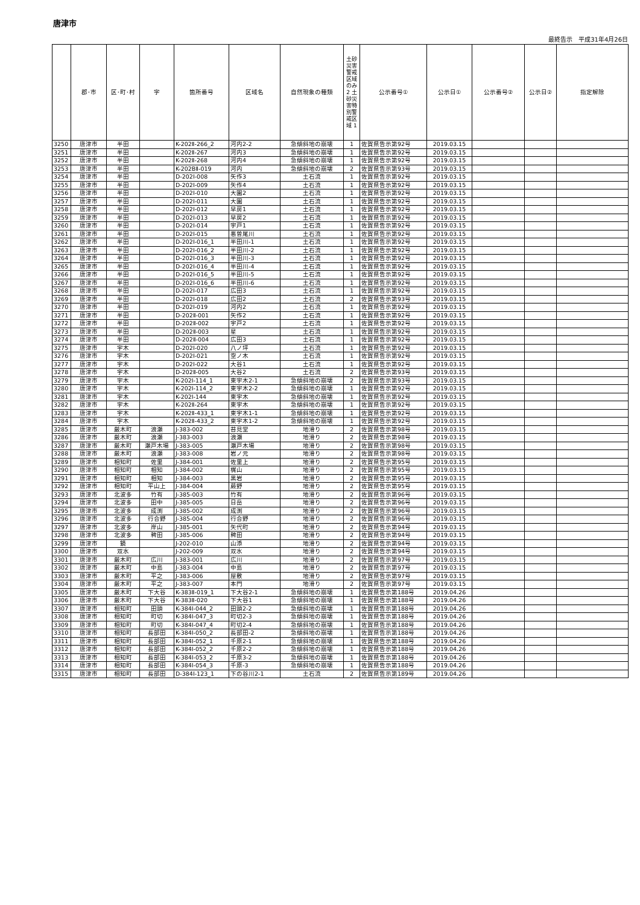唐津市
最終告示　平成31年4月26日
| | 郡･市 | 区･町･村 | 字 | 箇所番号 | 区域名 | 自然現象の種類 | 土砂災害警戒区域のみ 2 土砂災害特別警戒区域 1 | 公示番号① | 公示日① | 公示番号② | 公示日② | 指定解除 |
| --- | --- | --- | --- | --- | --- | --- | --- | --- | --- | --- | --- | --- |
| 3250 | 唐津市 | 半田 | | K-202Ⅱ-266_2 | 河内2-2 | 急傾斜地の崩壊 | 1 | 佐賀県告示第92号 | 2019.03.15 | | | |
| 3251 | 唐津市 | 半田 | | K-202Ⅱ-267 | 河内3 | 急傾斜地の崩壊 | 1 | 佐賀県告示第92号 | 2019.03.15 | | | |
| 3252 | 唐津市 | 半田 | | K-202Ⅱ-268 | 河内4 | 急傾斜地の崩壊 | 1 | 佐賀県告示第92号 | 2019.03.15 | | | |
| 3253 | 唐津市 | 半田 | | K-202BⅡ-019 | 河内 | 急傾斜地の崩壊 | 2 | 佐賀県告示第93号 | 2019.03.15 | | | |
| 3254 | 唐津市 | 半田 | | D-202Ⅰ-008 | 矢作3 | 土石流 | 1 | 佐賀県告示第92号 | 2019.03.15 | | | |
| 3255 | 唐津市 | 半田 | | D-202Ⅰ-009 | 矢作4 | 土石流 | 1 | 佐賀県告示第92号 | 2019.03.15 | | | |
| 3256 | 唐津市 | 半田 | | D-202Ⅰ-010 | 大園2 | 土石流 | 1 | 佐賀県告示第92号 | 2019.03.15 | | | |
| 3257 | 唐津市 | 半田 | | D-202Ⅰ-011 | 大園 | 土石流 | 1 | 佐賀県告示第92号 | 2019.03.15 | | | |
| 3258 | 唐津市 | 半田 | | D-202Ⅰ-012 | 早房1 | 土石流 | 1 | 佐賀県告示第92号 | 2019.03.15 | | | |
| 3259 | 唐津市 | 半田 | | D-202Ⅰ-013 | 早房2 | 土石流 | 1 | 佐賀県告示第92号 | 2019.03.15 | | | |
| 3260 | 唐津市 | 半田 | | D-202Ⅰ-014 | 宇戸1 | 土石流 | 1 | 佐賀県告示第92号 | 2019.03.15 | | | |
| 3261 | 唐津市 | 半田 | | D-202Ⅰ-015 | 悪曽尾川 | 土石流 | 1 | 佐賀県告示第92号 | 2019.03.15 | | | |
| 3262 | 唐津市 | 半田 | | D-202Ⅰ-016_1 | 半田川-1 | 土石流 | 1 | 佐賀県告示第92号 | 2019.03.15 | | | |
| 3263 | 唐津市 | 半田 | | D-202Ⅰ-016_2 | 半田川-2 | 土石流 | 1 | 佐賀県告示第92号 | 2019.03.15 | | | |
| 3264 | 唐津市 | 半田 | | D-202Ⅰ-016_3 | 半田川-3 | 土石流 | 1 | 佐賀県告示第92号 | 2019.03.15 | | | |
| 3265 | 唐津市 | 半田 | | D-202Ⅰ-016_4 | 半田川-4 | 土石流 | 1 | 佐賀県告示第92号 | 2019.03.15 | | | |
| 3266 | 唐津市 | 半田 | | D-202Ⅰ-016_5 | 半田川-5 | 土石流 | 1 | 佐賀県告示第92号 | 2019.03.15 | | | |
| 3267 | 唐津市 | 半田 | | D-202Ⅰ-016_6 | 半田川-6 | 土石流 | 1 | 佐賀県告示第92号 | 2019.03.15 | | | |
| 3268 | 唐津市 | 半田 | | D-202Ⅰ-017 | 広田3 | 土石流 | 1 | 佐賀県告示第92号 | 2019.03.15 | | | |
| 3269 | 唐津市 | 半田 | | D-202Ⅰ-018 | 広田2 | 土石流 | 2 | 佐賀県告示第93号 | 2019.03.15 | | | |
| 3270 | 唐津市 | 半田 | | D-202Ⅰ-019 | 河内2 | 土石流 | 1 | 佐賀県告示第92号 | 2019.03.15 | | | |
| 3271 | 唐津市 | 半田 | | D-202Ⅱ-001 | 矢作2 | 土石流 | 1 | 佐賀県告示第92号 | 2019.03.15 | | | |
| 3272 | 唐津市 | 半田 | | D-202Ⅱ-002 | 宇戸2 | 土石流 | 1 | 佐賀県告示第92号 | 2019.03.15 | | | |
| 3273 | 唐津市 | 半田 | | D-202Ⅱ-003 | 星 | 土石流 | 1 | 佐賀県告示第92号 | 2019.03.15 | | | |
| 3274 | 唐津市 | 半田 | | D-202Ⅱ-004 | 広田3 | 土石流 | 1 | 佐賀県告示第92号 | 2019.03.15 | | | |
| 3275 | 唐津市 | 宇木 | | D-202Ⅰ-020 | 八ノ坪 | 土石流 | 1 | 佐賀県告示第92号 | 2019.03.15 | | | |
| 3276 | 唐津市 | 宇木 | | D-202Ⅰ-021 | 空ノ木 | 土石流 | 1 | 佐賀県告示第92号 | 2019.03.15 | | | |
| 3277 | 唐津市 | 宇木 | | D-202Ⅰ-022 | 大谷1 | 土石流 | 1 | 佐賀県告示第92号 | 2019.03.15 | | | |
| 3278 | 唐津市 | 宇木 | | D-202Ⅱ-005 | 大谷2 | 土石流 | 2 | 佐賀県告示第93号 | 2019.03.15 | | | |
| 3279 | 唐津市 | 宇木 | | K-202Ⅰ-114_1 | 東宇木2-1 | 急傾斜地の崩壊 | 2 | 佐賀県告示第93号 | 2019.03.15 | | | |
| 3280 | 唐津市 | 宇木 | | K-202Ⅰ-114_2 | 東宇木2-2 | 急傾斜地の崩壊 | 1 | 佐賀県告示第92号 | 2019.03.15 | | | |
| 3281 | 唐津市 | 宇木 | | K-202Ⅰ-144 | 東宇木 | 急傾斜地の崩壊 | 1 | 佐賀県告示第92号 | 2019.03.15 | | | |
| 3282 | 唐津市 | 宇木 | | K-202Ⅱ-264 | 東宇木 | 急傾斜地の崩壊 | 1 | 佐賀県告示第92号 | 2019.03.15 | | | |
| 3283 | 唐津市 | 宇木 | | K-202Ⅱ-433_1 | 東宇木1-1 | 急傾斜地の崩壊 | 1 | 佐賀県告示第92号 | 2019.03.15 | | | |
| 3284 | 唐津市 | 宇木 | | K-202Ⅱ-433_2 | 東宇木1-2 | 急傾斜地の崩壊 | 1 | 佐賀県告示第92号 | 2019.03.15 | | | |
| 3285 | 唐津市 | 厳木町 | 浪瀬 | J-383-002 | 苔見堂 | 地滑り | 2 | 佐賀県告示第98号 | 2019.03.15 | | | |
| 3286 | 唐津市 | 厳木町 | 浪瀬 | J-383-003 | 浪瀬 | 地滑り | 2 | 佐賀県告示第98号 | 2019.03.15 | | | |
| 3287 | 唐津市 | 厳木町 | 瀬戸木場 | J-383-005 | 瀬戸木場 | 地滑り | 2 | 佐賀県告示第98号 | 2019.03.15 | | | |
| 3288 | 唐津市 | 厳木町 | 浪瀬 | J-383-008 | 岩ノ元 | 地滑り | 2 | 佐賀県告示第98号 | 2019.03.15 | | | |
| 3289 | 唐津市 | 相知町 | 佐里 | J-384-001 | 佐里上 | 地滑り | 2 | 佐賀県告示第95号 | 2019.03.15 | | | |
| 3290 | 唐津市 | 相知町 | 相知 | J-384-002 | 梶山 | 地滑り | 2 | 佐賀県告示第95号 | 2019.03.15 | | | |
| 3291 | 唐津市 | 相知町 | 相知 | J-384-003 | 黒岩 | 地滑り | 2 | 佐賀県告示第95号 | 2019.03.15 | | | |
| 3292 | 唐津市 | 相知町 | 平山上 | J-384-004 | 蕨野 | 地滑り | 2 | 佐賀県告示第95号 | 2019.03.15 | | | |
| 3293 | 唐津市 | 北波多 | 竹有 | J-385-003 | 竹有 | 地滑り | 2 | 佐賀県告示第96号 | 2019.03.15 | | | |
| 3294 | 唐津市 | 北波多 | 田中 | J-385-005 | 日岳 | 地滑り | 2 | 佐賀県告示第96号 | 2019.03.15 | | | |
| 3295 | 唐津市 | 北波多 | 成渕 | J-385-002 | 成渕 | 地滑り | 2 | 佐賀県告示第96号 | 2019.03.15 | | | |
| 3296 | 唐津市 | 北波多 | 行合野 | J-385-004 | 行合野 | 地滑り | 2 | 佐賀県告示第96号 | 2019.03.15 | | | |
| 3297 | 唐津市 | 北波多 | 岸山 | J-385-001 | 矢代町 | 地滑り | 2 | 佐賀県告示第94号 | 2019.03.15 | | | |
| 3298 | 唐津市 | 北波多 | 稗田 | J-385-006 | 稗田 | 地滑り | 2 | 佐賀県告示第94号 | 2019.03.15 | | | |
| 3299 | 唐津市 | 鏡 | | J-202-010 | 山添 | 地滑り | 2 | 佐賀県告示第94号 | 2019.03.15 | | | |
| 3300 | 唐津市 | 双水 | | J-202-009 | 双水 | 地滑り | 2 | 佐賀県告示第94号 | 2019.03.15 | | | |
| 3301 | 唐津市 | 厳木町 | 広川 | J-383-001 | 広川 | 地滑り | 2 | 佐賀県告示第97号 | 2019.03.15 | | | |
| 3302 | 唐津市 | 厳木町 | 中島 | J-383-004 | 中島 | 地滑り | 2 | 佐賀県告示第97号 | 2019.03.15 | | | |
| 3303 | 唐津市 | 厳木町 | 平之 | J-383-006 | 屋敷 | 地滑り | 2 | 佐賀県告示第97号 | 2019.03.15 | | | |
| 3304 | 唐津市 | 厳木町 | 平之 | J-383-007 | 本門 | 地滑り | 2 | 佐賀県告示第97号 | 2019.03.15 | | | |
| 3305 | 唐津市 | 厳木町 | 下大谷 | K-383Ⅱ-019_1 | 下大谷2-1 | 急傾斜地の崩壊 | 1 | 佐賀県告示第188号 | 2019.04.26 | | | |
| 3306 | 唐津市 | 厳木町 | 下大谷 | K-383Ⅱ-020 | 下大谷1 | 急傾斜地の崩壊 | 1 | 佐賀県告示第188号 | 2019.04.26 | | | |
| 3307 | 唐津市 | 相知町 | 田頭 | K-384Ⅰ-044_2 | 田頭2-2 | 急傾斜地の崩壊 | 1 | 佐賀県告示第188号 | 2019.04.26 | | | |
| 3308 | 唐津市 | 相知町 | 町切 | K-384Ⅰ-047_3 | 町切2-3 | 急傾斜地の崩壊 | 1 | 佐賀県告示第188号 | 2019.04.26 | | | |
| 3309 | 唐津市 | 相知町 | 町切 | K-384Ⅰ-047_4 | 町切2-4 | 急傾斜地の崩壊 | 1 | 佐賀県告示第188号 | 2019.04.26 | | | |
| 3310 | 唐津市 | 相知町 | 長部田 | K-384Ⅰ-050_2 | 長部田-2 | 急傾斜地の崩壊 | 1 | 佐賀県告示第188号 | 2019.04.26 | | | |
| 3311 | 唐津市 | 相知町 | 長部田 | K-384Ⅰ-052_1 | 千原2-1 | 急傾斜地の崩壊 | 1 | 佐賀県告示第188号 | 2019.04.26 | | | |
| 3312 | 唐津市 | 相知町 | 長部田 | K-384Ⅰ-052_2 | 千原2-2 | 急傾斜地の崩壊 | 1 | 佐賀県告示第188号 | 2019.04.26 | | | |
| 3313 | 唐津市 | 相知町 | 長部田 | K-384Ⅰ-053_2 | 千原3-2 | 急傾斜地の崩壊 | 1 | 佐賀県告示第188号 | 2019.04.26 | | | |
| 3314 | 唐津市 | 相知町 | 長部田 | K-384Ⅰ-054_3 | 千原-3 | 急傾斜地の崩壊 | 1 | 佐賀県告示第188号 | 2019.04.26 | | | |
| 3315 | 唐津市 | 相知町 | 長部田 | D-384Ⅰ-123_1 | 下の谷川2-1 | 土石流 | 2 | 佐賀県告示第189号 | 2019.04.26 | | | |